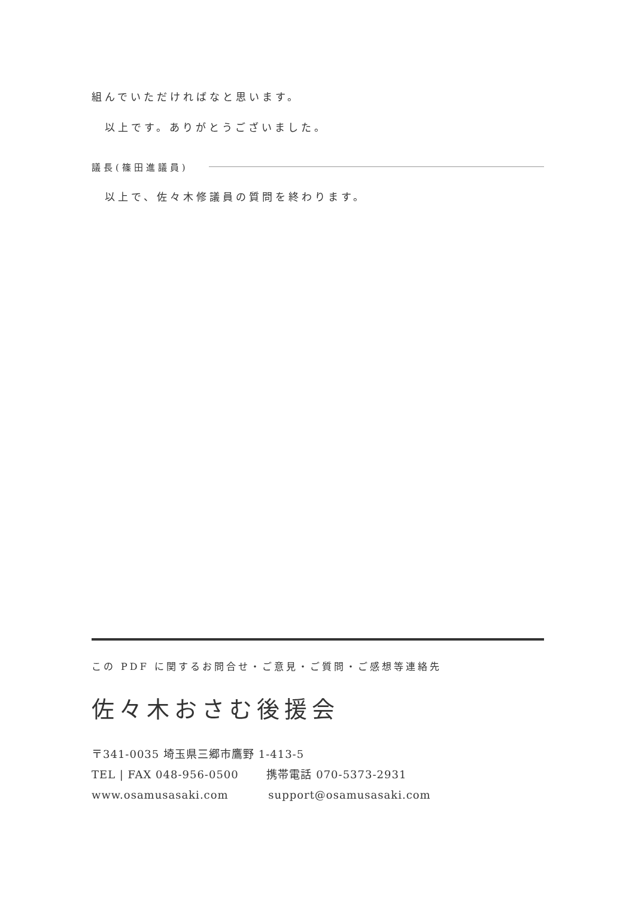組んでいただければなと思います。
以上です。ありがとうございました。
議長(篠田進議員)
以上で、佐々木修議員の質問を終わります。
この PDF に関するお問合せ・ご意見・ご質問・ご感想等連絡先
佐々木おさむ後援会
〒341-0035 埼玉県三郷市鷹野 1-413-5
TEL | FAX 048-956-0500 携帯電話 070-5373-2931
www.osamusasaki.com support@osamusasaki.com